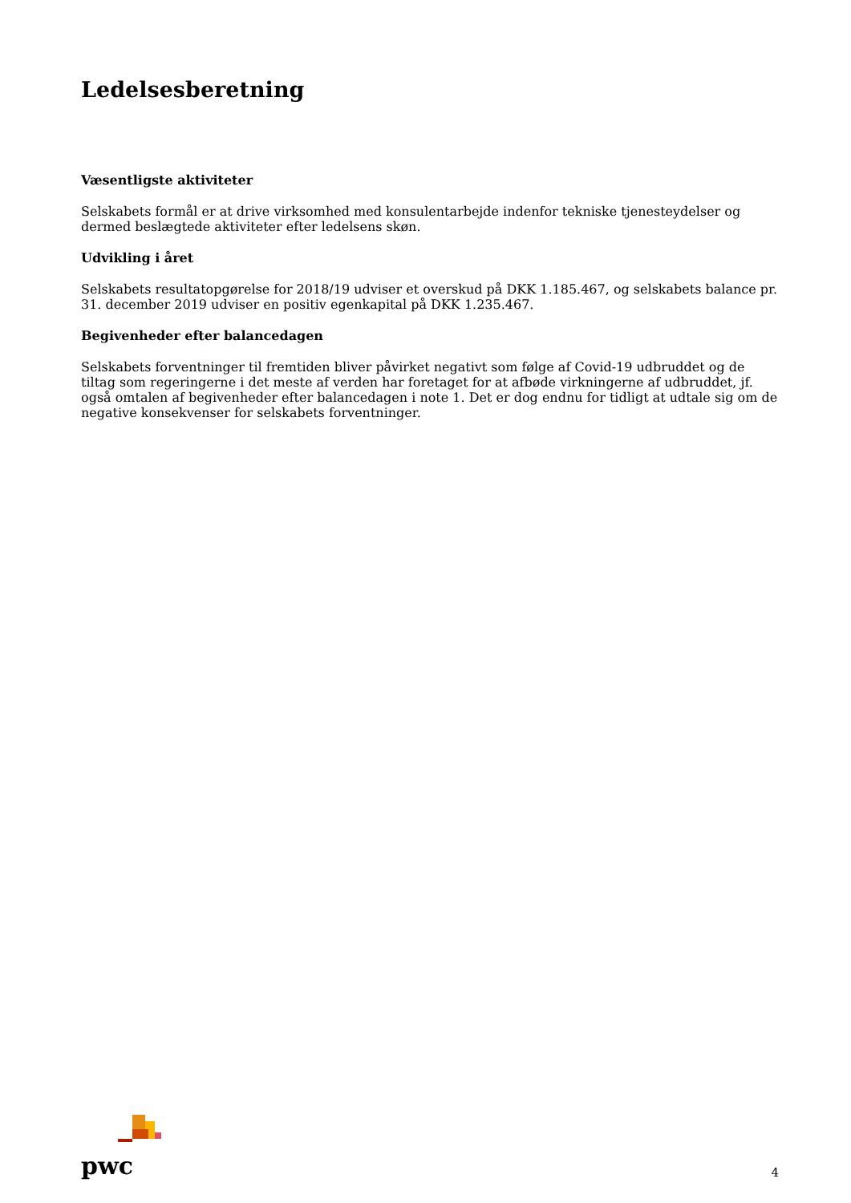Ledelsesberetning
Væsentligste aktiviteter
Selskabets formål er at drive virksomhed med konsulentarbejde indenfor tekniske tjenesteydelser og dermed beslægtede aktiviteter efter ledelsens skøn.
Udvikling i året
Selskabets resultatopgørelse for 2018/19 udviser et overskud på DKK 1.185.467, og selskabets balance pr. 31. december 2019 udviser en positiv egenkapital på DKK 1.235.467.
Begivenheder efter balancedagen
Selskabets forventninger til fremtiden bliver påvirket negativt som følge af Covid-19 udbruddet og de tiltag som regeringerne i det meste af verden har foretaget for at afbøde virkningerne af udbruddet, jf. også omtalen af begivenheder efter balancedagen i note 1. Det er dog endnu for tidligt at udtale sig om de negative konsekvenser for selskabets forventninger.
pwc
4